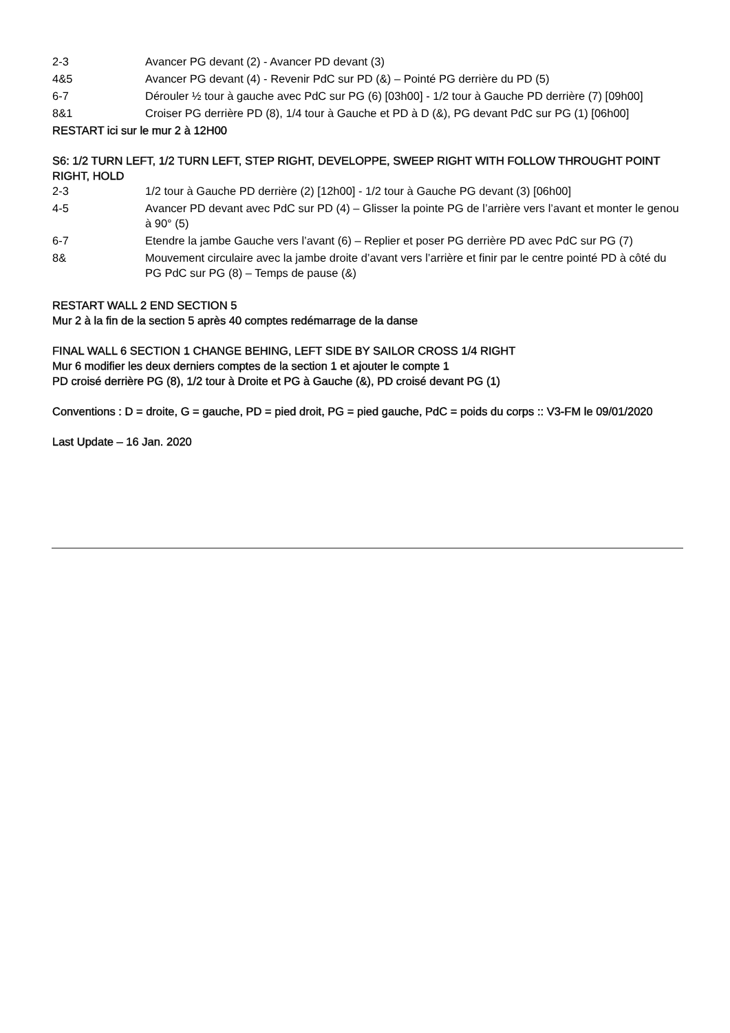2-3 Avancer PG devant (2) - Avancer PD devant (3)
4&5 Avancer PG devant (4) - Revenir PdC sur PD (&) – Pointé PG derrière du PD (5)
6-7 Dérouler ½ tour à gauche avec PdC sur PG (6) [03h00] - 1/2 tour à Gauche PD derrière (7) [09h00]
8&1 Croiser PG derrière PD (8), 1/4 tour à Gauche et PD à D (&), PG devant PdC sur PG (1) [06h00]
RESTART ici sur le mur 2 à 12H00
S6: 1/2 TURN LEFT, 1/2 TURN LEFT, STEP RIGHT, DEVELOPPE, SWEEP RIGHT WITH FOLLOW THROUGHT POINT RIGHT, HOLD
2-3 1/2 tour à Gauche PD derrière (2) [12h00] - 1/2 tour à Gauche PG devant (3) [06h00]
4-5 Avancer PD devant avec PdC sur PD (4) – Glisser la pointe PG de l’arrière vers l’avant et monter le genou à 90° (5)
6-7 Etendre la jambe Gauche vers l’avant (6) – Replier et poser PG derrière PD avec PdC sur PG (7)
8& Mouvement circulaire avec la jambe droite d’avant vers l’arrière et finir par le centre pointé PD à côté du PG PdC sur PG (8) – Temps de pause (&)
RESTART WALL 2 END SECTION 5
Mur 2 à la fin de la section 5 après 40 comptes redémarrage de la danse
FINAL WALL 6 SECTION 1 CHANGE BEHING, LEFT SIDE BY SAILOR CROSS 1/4 RIGHT
Mur 6 modifier les deux derniers comptes de la section 1 et ajouter le compte 1
PD croisé derrière PG (8), 1/2 tour à Droite et PG à Gauche (&), PD croisé devant PG (1)
Conventions : D = droite, G = gauche, PD = pied droit, PG = pied gauche, PdC = poids du corps :: V3-FM le 09/01/2020
Last Update – 16 Jan. 2020